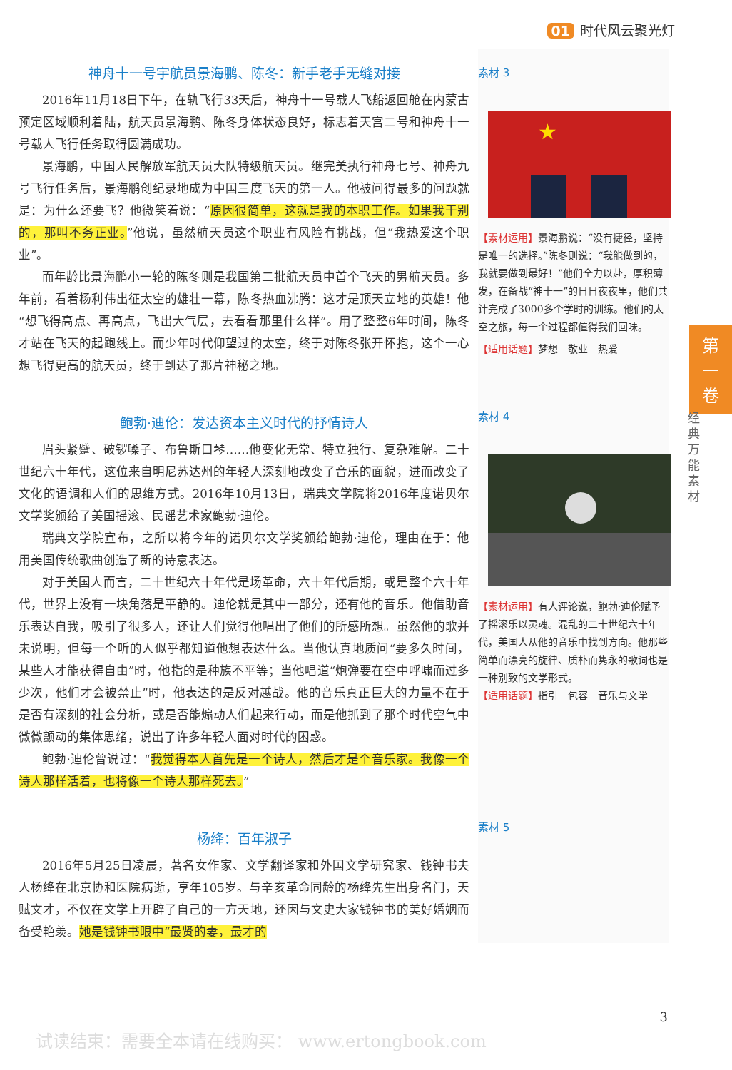01 时代风云聚光灯
神舟十一号宇航员景海鹏、陈冬：新手老手无缝对接
2016年11月18日下午，在轨飞行33天后，神舟十一号载人飞船返回舱在内蒙古预定区域顺利着陆，航天员景海鹏、陈冬身体状态良好，标志着天宫二号和神舟十一号载人飞行任务取得圆满成功。
景海鹏，中国人民解放军航天员大队特级航天员。继完美执行神舟七号、神舟九号飞行任务后，景海鹏创纪录地成为中国三度飞天的第一人。他被问得最多的问题就是：为什么还要飞？他微笑着说：“原因很简单，这就是我的本职工作。如果我干别的，那叫不务正业。”他说，虽然航天员这个职业有风险有挑战，但“我热爱这个职业”。
而年龄比景海鹏小一轮的陈冬则是我国第二批航天员中首个飞天的男航天员。多年前，看着杨利伟出征太空的雄壮一幕，陈冬热血沸腾：这才是顶天立地的英雄！他“想飞得高点、再高点，飞出大气层，去看看那里什么样”。用了整整6年时间，陈冬才站在飞天的起跑线上。而少年时代仰望过的太空，终于对陈冬张开怀抱，这个一心想飞得更高的航天员，终于到达了那片神秘之地。
鲍勃·迪伦：发达资本主义时代的抒情诗人
眉头紧蹙、破锣嗓子、布鲁斯口琴……他变化无常、特立独行、复杂难解。二十世纪六十年代，这位来自明尼苏达州的年轻人深刻地改变了音乐的面貌，进而改变了文化的语调和人们的思维方式。2016年10月13日，瑞典文学院将2016年度诺贝尔文学奖颁给了美国摇滚、民谣艺术家鲍勃·迪伦。
瑞典文学院宣布，之所以将今年的诺贝尔文学奖颁给鲍勃·迪伦，理由在于：他用美国传统歌曲创造了新的诗意表达。
对于美国人而言，二十世纪六十年代是场革命，六十年代后期，或是整个六十年代，世界上没有一块角落是平静的。迪伦就是其中一部分，还有他的音乐。他借助音乐表达自我，吸引了很多人，还让人们觉得他唱出了他们的所感所想。虽然他的歌并未说明，但每一个听的人似乎都知道他想表达什么。当他认真地质问“要多久时间，某些人才能获得自由”时，他指的是种族不平等；当他唱道“炮弹要在空中呼啸而过多少次，他们才会被禁止”时，他表达的是反对越战。他的音乐真正巨大的力量不在于是否有深刻的社会分析，或是否能煽动人们起来行动，而是他抓到了那个时代空气中微微颤动的集体思绪，说出了许多年轻人面对时代的困惑。
鲍勃·迪伦曾说过：“我觉得本人首先是一个诗人，然后才是个音乐家。我像一个诗人那样活着，也将像一个诗人那样死去。”
杨绛：百年淑子
2016年5月25日凌晨，著名女作家、文学翻译家和外国文学研究家、钱钟书夫人杨绛在北京协和医院病逝，享年105岁。与辛亥革命同龄的杨绛先生出身名门，天赋文才，不仅在文学上开辟了自己的一方天地，还因与文史大家钱钟书的美好婚姻而备受艳羡。她是钱钟书眼中“最贤的妻，最才的
素材 3
★
【素材运用】景海鹏说：“没有捷径，坚持是唯一的选择。”陈冬则说：“我能做到的，我就要做到最好！”他们全力以赴，厚积薄发，在备战“神十一”的日日夜夜里，他们共计完成了3000多个学时的训练。他们的太空之旅，每一个过程都值得我们回味。
【适用话题】梦想　敬业　热爱
素材 4
【素材运用】有人评论说，鲍勃·迪伦赋予了摇滚乐以灵魂。混乱的二十世纪六十年代，美国人从他的音乐中找到方向。他那些简单而漂亮的旋律、质朴而隽永的歌词也是一种别致的文学形式。
【适用话题】指引　包容　音乐与文学
素材 5
第
一
卷
经典万能素材
3
试读结束：需要全本请在线购买： www.ertongbook.com